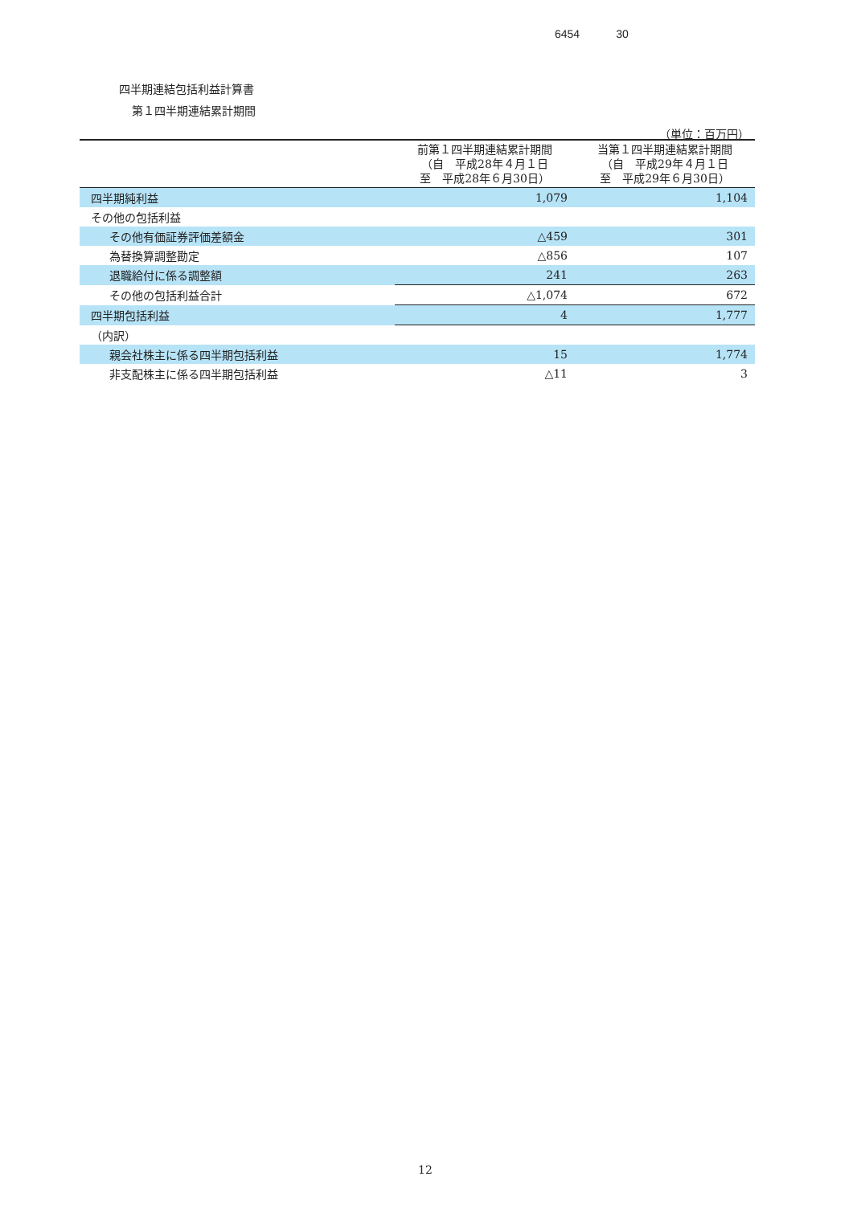6454 30
四半期連結包括利益計算書
第１四半期連結累計期間
（単位：百万円）
| | 前第１四半期連結累計期間 （自 平成28年４月１日 至 平成28年６月30日） | 当第１四半期連結累計期間 （自 平成29年４月１日 至 平成29年６月30日） |
| --- | --- | --- |
| 四半期純利益 | 1,079 | 1,104 |
| その他の包括利益 | | |
| その他有価証券評価差額金 | △459 | 301 |
| 為替換算調整勘定 | △856 | 107 |
| 退職給付に係る調整額 | 241 | 263 |
| その他の包括利益合計 | △1,074 | 672 |
| 四半期包括利益 | 4 | 1,777 |
| （内訳） | | |
| 親会社株主に係る四半期包括利益 | 15 | 1,774 |
| 非支配株主に係る四半期包括利益 | △11 | 3 |
12